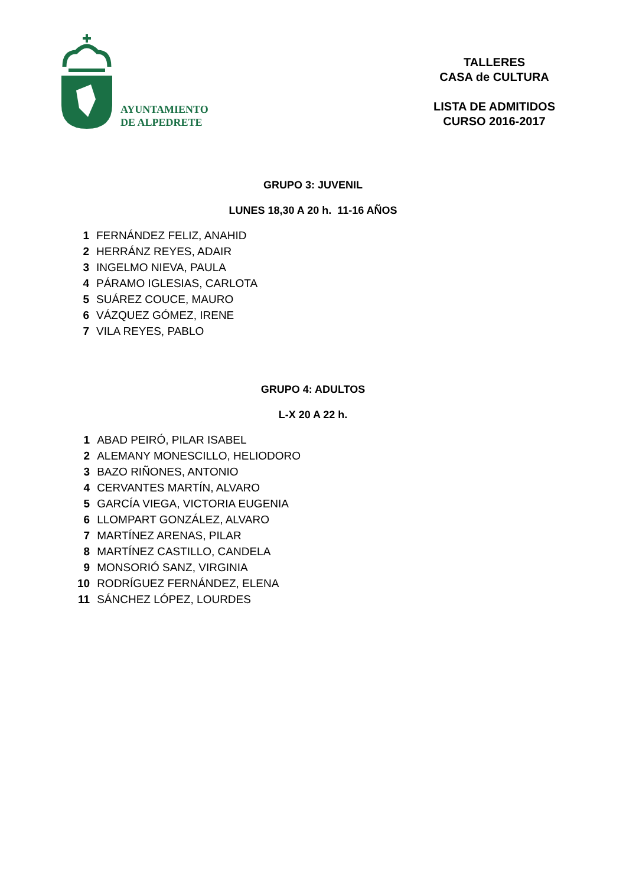AYUNTAMIENTO
DE ALPEDRETE
TALLERES
CASA de CULTURA
LISTA DE ADMITIDOS
CURSO 2016-2017
GRUPO 3: JUVENIL
LUNES 18,30 A 20 h. 11-16 AÑOS
| 1 | FERNÁNDEZ FELIZ, ANAHID |
| 2 | HERRÁNZ REYES, ADAIR |
| 3 | INGELMO NIEVA, PAULA |
| 4 | PÁRAMO IGLESIAS, CARLOTA |
| 5 | SUÁREZ COUCE, MAURO |
| 6 | VÁZQUEZ GÓMEZ, IRENE |
| 7 | VILA REYES, PABLO |
GRUPO 4: ADULTOS
L-X 20 A 22 h.
| 1 | ABAD PEIRÓ, PILAR ISABEL |
| 2 | ALEMANY MONESCILLO, HELIODORO |
| 3 | BAZO RIÑONES, ANTONIO |
| 4 | CERVANTES MARTÍN, ALVARO |
| 5 | GARCÍA VIEGA, VICTORIA EUGENIA |
| 6 | LLOMPART GONZÁLEZ, ALVARO |
| 7 | MARTÍNEZ ARENAS, PILAR |
| 8 | MARTÍNEZ CASTILLO, CANDELA |
| 9 | MONSORIÓ SANZ, VIRGINIA |
| 10 | RODRÍGUEZ FERNÁNDEZ, ELENA |
| 11 | SÁNCHEZ LÓPEZ, LOURDES |